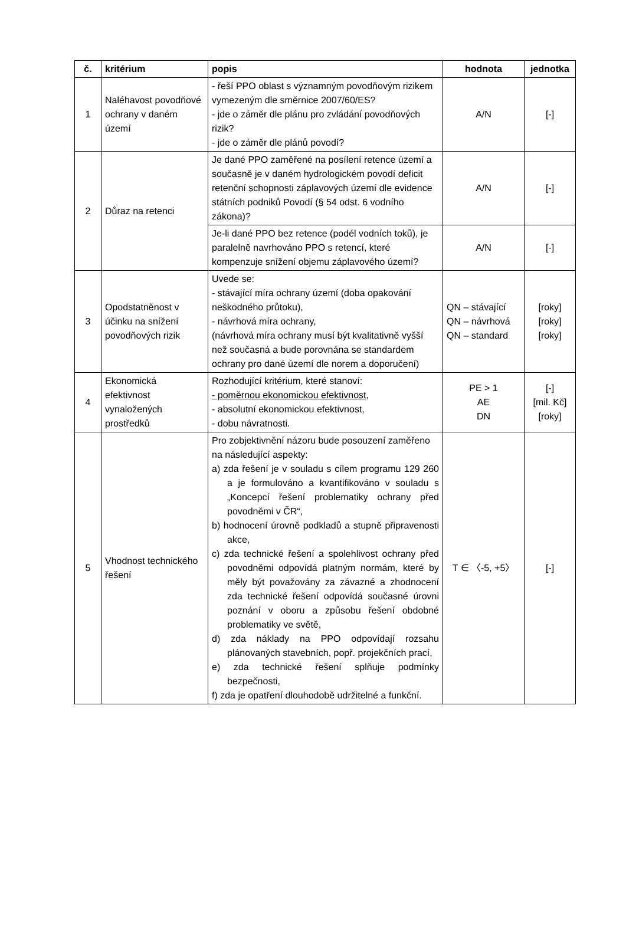| č. | kritérium | popis | hodnota | jednotka |
| --- | --- | --- | --- | --- |
| 1 | Naléhavost povodňové ochrany v daném území | - řeší PPO oblast s významným povodňovým rizikem vymezeným dle směrnice 2007/60/ES? - jde o záměr dle plánu pro zvládání povodňových rizik? - jde o záměr dle plánů povodí? | A/N | [-] |
| 2 | Důraz na retenci | Je dané PPO zaměřené na posílení retence území a současně je v daném hydrologickém povodí deficit retenční schopnosti záplavových území dle evidence státních podniků Povodí (§ 54 odst. 6 vodního zákona)? | A/N | [-] |
| | | Je-li dané PPO bez retence (podél vodních toků), je paralelně navrhováno PPO s retencí, které kompenzuje snížení objemu záplavového území? | A/N | [-] |
| 3 | Opodstatněnost v účinku na snížení povodňových rizik | Uvede se: - stávající míra ochrany území (doba opakování neškodného průtoku), - návrhová míra ochrany, (návrhová míra ochrany musí být kvalitativně vyšší než současná a bude porovnána se standardem ochrany pro dané území dle norem a doporučení) | QN – stávající QN – návrhová QN – standard | [roky] [roky] [roky] |
| 4 | Ekonomická efektivnost vynaložených prostředků | Rozhodující kritérium, které stanoví: - poměrnou ekonomickou efektivnost , - absolutní ekonomickou efektivnost, - dobu návratnosti. | PE > 1 AE DN | [-] [mil. Kč] [roky] |
| 5 | Vhodnost technického řešení | Pro zobjektivnění názoru bude posouzení zaměřeno na následující aspekty: a) zda řešení je v souladu s cílem programu 129 260 a je formulováno a kvantifikováno v souladu s „Koncepcí řešení problematiky ochrany před povodněmi v ČR“, b) hodnocení úrovně podkladů a stupně připravenosti akce, c) zda technické řešení a spolehlivost ochrany před povodněmi odpovídá platným normám, které by měly být považovány za závazné a zhodnocení zda technické řešení odpovídá současné úrovni poznání v oboru a způsobu řešení obdobné problematiky ve světě, d) zda náklady na PPO odpovídají rozsahu plánovaných stavebních, popř. projekčních prací, e) zda technické řešení splňuje podmínky bezpečnosti, f) zda je opatření dlouhodobě udržitelné a funkční. | T ∈ 〈-5, +5〉 | [-] |